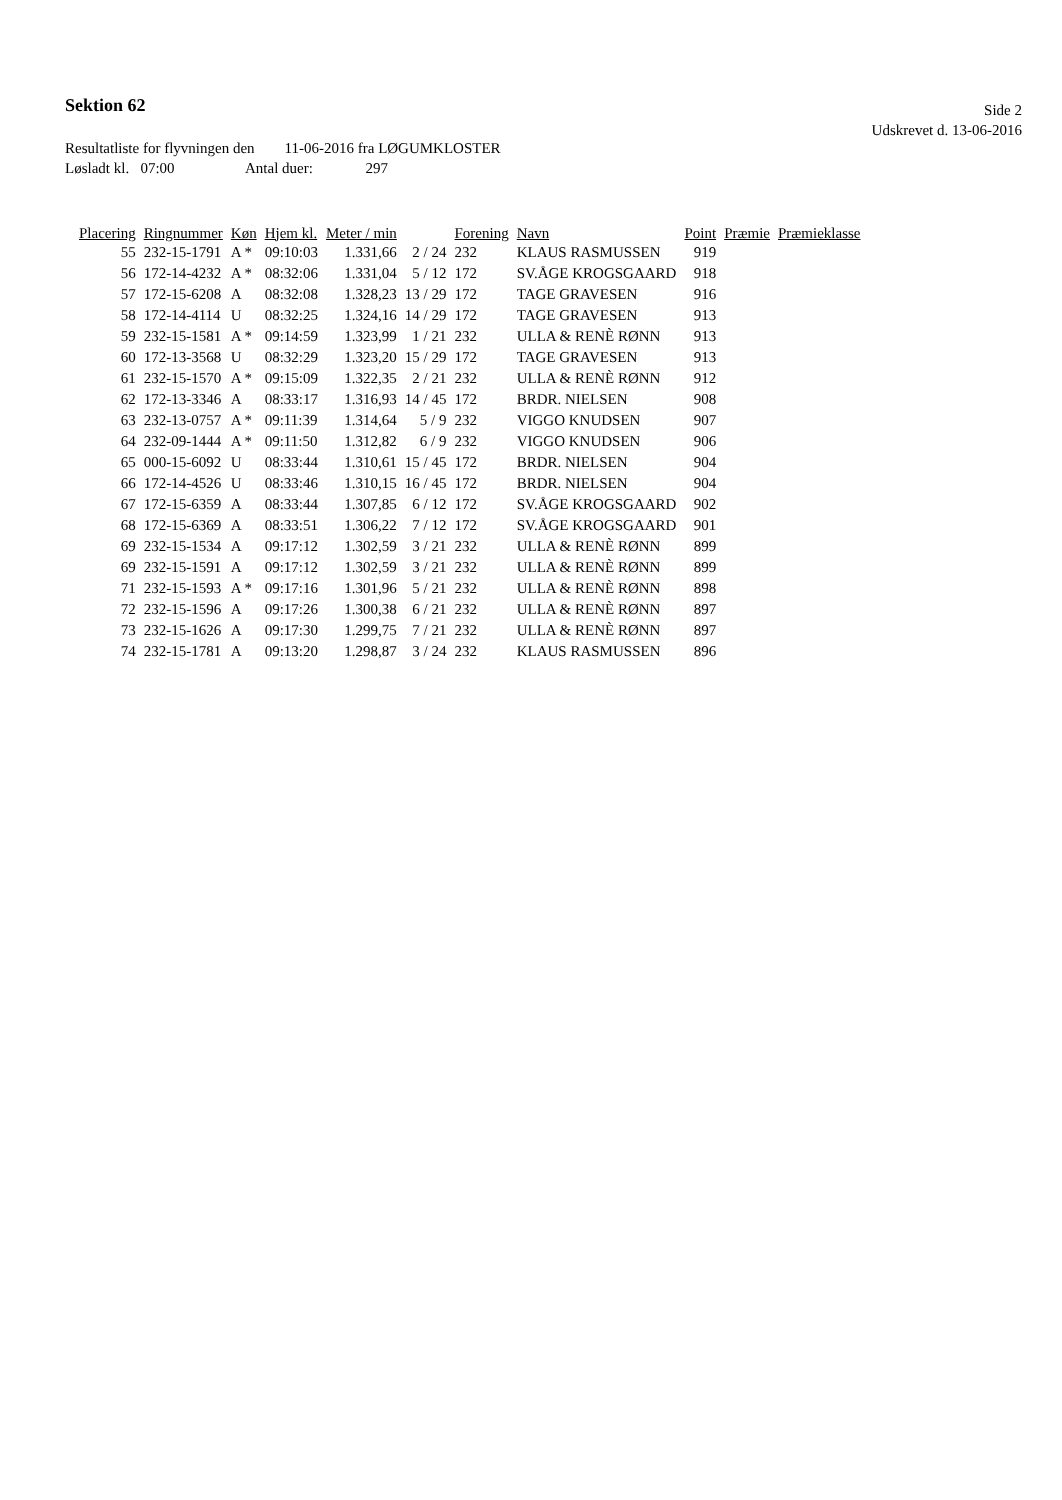Sektion 62
Side 2
Udskrevet d. 13-06-2016
Resultatliste for flyvningen den 11-06-2016 fra LØGUMKLOSTER
Løsladt kl. 07:00 Antal duer: 297
| Placering | Ringnummer | Køn | Hjem kl. | Meter / min | | Forening | Navn | Point | Præmie | Præmieklasse |
| --- | --- | --- | --- | --- | --- | --- | --- | --- | --- | --- |
| 55 | 232-15-1791 | A * | 09:10:03 | 1.331,66 | 2 / 24 | 232 | KLAUS RASMUSSEN | 919 | | |
| 56 | 172-14-4232 | A * | 08:32:06 | 1.331,04 | 5 / 12 | 172 | SV.ÅGE KROGSGAARD | 918 | | |
| 57 | 172-15-6208 | A | 08:32:08 | 1.328,23 | 13 / 29 | 172 | TAGE GRAVESEN | 916 | | |
| 58 | 172-14-4114 | U | 08:32:25 | 1.324,16 | 14 / 29 | 172 | TAGE GRAVESEN | 913 | | |
| 59 | 232-15-1581 | A * | 09:14:59 | 1.323,99 | 1 / 21 | 232 | ULLA & RENÈ RØNN | 913 | | |
| 60 | 172-13-3568 | U | 08:32:29 | 1.323,20 | 15 / 29 | 172 | TAGE GRAVESEN | 913 | | |
| 61 | 232-15-1570 | A * | 09:15:09 | 1.322,35 | 2 / 21 | 232 | ULLA & RENÈ RØNN | 912 | | |
| 62 | 172-13-3346 | A | 08:33:17 | 1.316,93 | 14 / 45 | 172 | BRDR. NIELSEN | 908 | | |
| 63 | 232-13-0757 | A * | 09:11:39 | 1.314,64 | 5 / 9 | 232 | VIGGO KNUDSEN | 907 | | |
| 64 | 232-09-1444 | A * | 09:11:50 | 1.312,82 | 6 / 9 | 232 | VIGGO KNUDSEN | 906 | | |
| 65 | 000-15-6092 | U | 08:33:44 | 1.310,61 | 15 / 45 | 172 | BRDR. NIELSEN | 904 | | |
| 66 | 172-14-4526 | U | 08:33:46 | 1.310,15 | 16 / 45 | 172 | BRDR. NIELSEN | 904 | | |
| 67 | 172-15-6359 | A | 08:33:44 | 1.307,85 | 6 / 12 | 172 | SV.ÅGE KROGSGAARD | 902 | | |
| 68 | 172-15-6369 | A | 08:33:51 | 1.306,22 | 7 / 12 | 172 | SV.ÅGE KROGSGAARD | 901 | | |
| 69 | 232-15-1534 | A | 09:17:12 | 1.302,59 | 3 / 21 | 232 | ULLA & RENÈ RØNN | 899 | | |
| 69 | 232-15-1591 | A | 09:17:12 | 1.302,59 | 3 / 21 | 232 | ULLA & RENÈ RØNN | 899 | | |
| 71 | 232-15-1593 | A * | 09:17:16 | 1.301,96 | 5 / 21 | 232 | ULLA & RENÈ RØNN | 898 | | |
| 72 | 232-15-1596 | A | 09:17:26 | 1.300,38 | 6 / 21 | 232 | ULLA & RENÈ RØNN | 897 | | |
| 73 | 232-15-1626 | A | 09:17:30 | 1.299,75 | 7 / 21 | 232 | ULLA & RENÈ RØNN | 897 | | |
| 74 | 232-15-1781 | A | 09:13:20 | 1.298,87 | 3 / 24 | 232 | KLAUS RASMUSSEN | 896 | | |